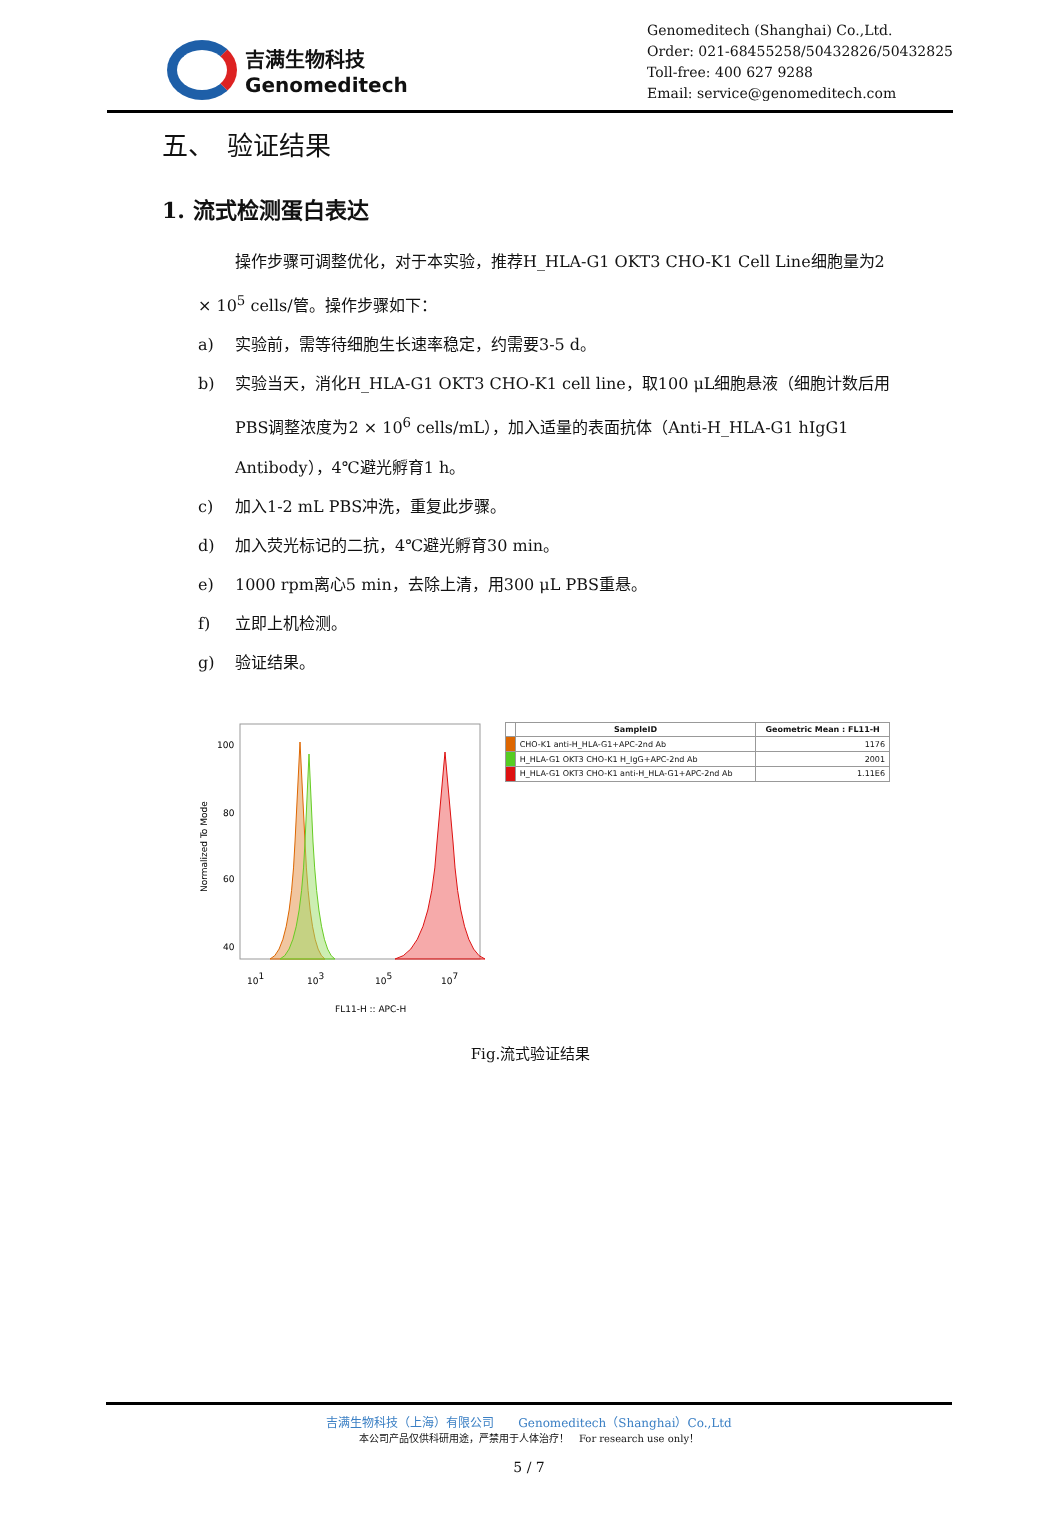吉满生物科技
Genomeditech
Genomeditech (Shanghai) Co.,Ltd.
Order: 021-68455258/50432826/50432825
Toll-free: 400 627 9288
Email: service@genomeditech.com
五、　验证结果
1. 流式检测蛋白表达
操作步骤可调整优化，对于本实验，推荐H_HLA-G1 OKT3 CHO-K1 Cell Line细胞量为2 × 10<sup>5</sup> cells/管。操作步骤如下：
a) 实验前，需等待细胞生长速率稳定，约需要3-5 d。
b) 实验当天，消化H_HLA-G1 OKT3 CHO-K1 cell line，取100 μL细胞悬液（细胞计数后用PBS调整浓度为2 × 10<sup>6</sup> cells/mL），加入适量的表面抗体（Anti-H_HLA-G1 hIgG1 Antibody），4℃避光孵育1 h。
c) 加入1-2 mL PBS冲洗，重复此步骤。
d) 加入荧光标记的二抗，4℃避光孵育30 min。
e) 1000 rpm离心5 min，去除上清，用300 μL PBS重悬。
f) 立即上机检测。
g) 验证结果。
Normalized To Mode
100
80
60
40
101
103
105
107
FL11-H :: APC-H
| | SampleID | Geometric Mean : FL11-H |
| --- | --- | --- |
| | CHO-K1 anti-H_HLA-G1+APC-2nd Ab | 1176 |
| | H_HLA-G1 OKT3 CHO-K1 H_IgG+APC-2nd Ab | 2001 |
| | H_HLA-G1 OKT3 CHO-K1 anti-H_HLA-G1+APC-2nd Ab | 1.11E6 |
Fig.流式验证结果
吉满生物科技（上海）有限公司　　Genomeditech（Shanghai）Co.,Ltd
本公司产品仅供科研用途，严禁用于人体治疗！　For research use only！
5 / 7